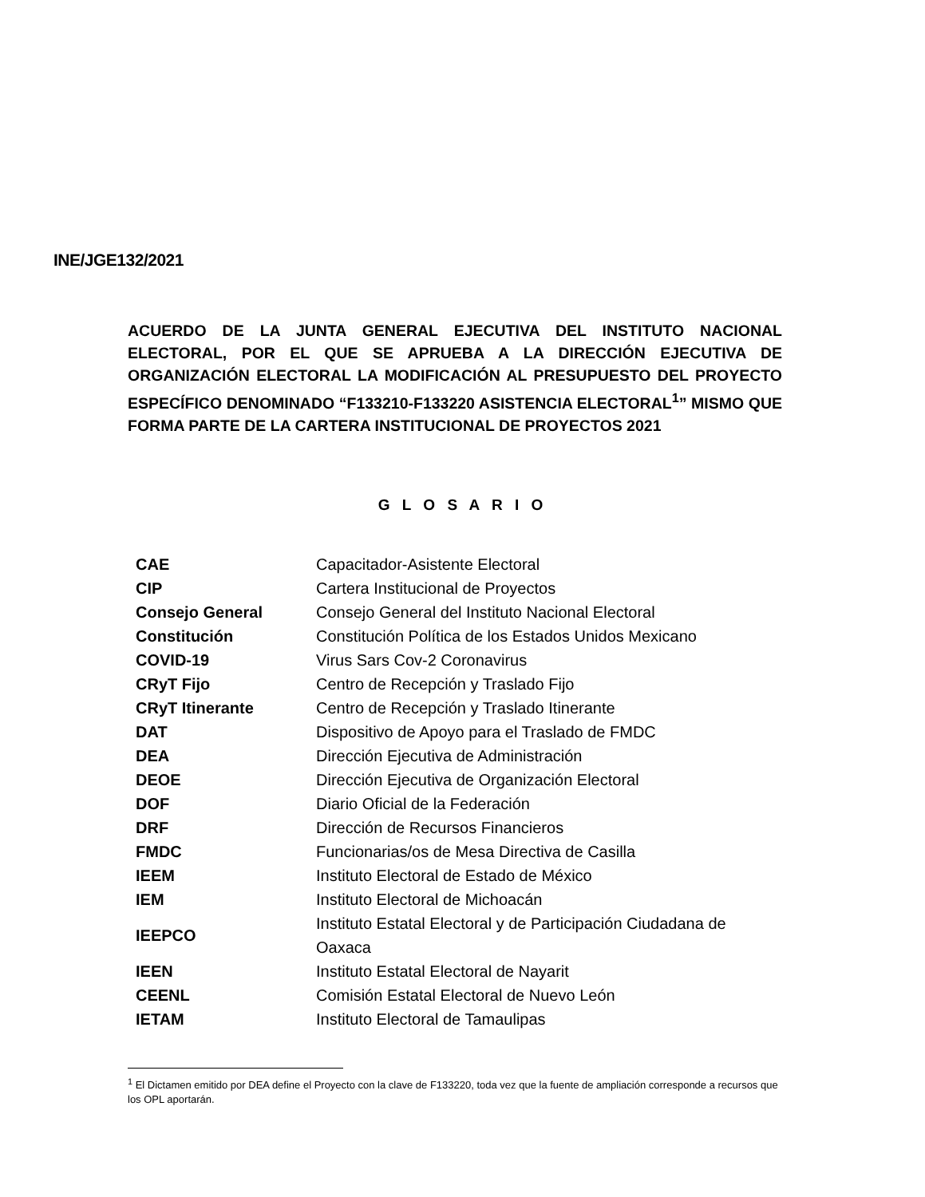INE/JGE132/2021
ACUERDO DE LA JUNTA GENERAL EJECUTIVA DEL INSTITUTO NACIONAL ELECTORAL, POR EL QUE SE APRUEBA A LA DIRECCIÓN EJECUTIVA DE ORGANIZACIÓN ELECTORAL LA MODIFICACIÓN AL PRESUPUESTO DEL PROYECTO ESPECÍFICO DENOMINADO “F133210-F133220 ASISTENCIA ELECTORAL<sup>1</sup>” MISMO QUE FORMA PARTE DE LA CARTERA INSTITUCIONAL DE PROYECTOS 2021
G L O S A R I O
| CAE | Capacitador-Asistente Electoral |
| CIP | Cartera Institucional de Proyectos |
| Consejo General | Consejo General del Instituto Nacional Electoral |
| Constitución | Constitución Política de los Estados Unidos Mexicano |
| COVID-19 | Virus Sars Cov-2 Coronavirus |
| CRyT Fijo | Centro de Recepción y Traslado Fijo |
| CRyT Itinerante | Centro de Recepción y Traslado Itinerante |
| DAT | Dispositivo de Apoyo para el Traslado de FMDC |
| DEA | Dirección Ejecutiva de Administración |
| DEOE | Dirección Ejecutiva de Organización Electoral |
| DOF | Diario Oficial de la Federación |
| DRF | Dirección de Recursos Financieros |
| FMDC | Funcionarias/os de Mesa Directiva de Casilla |
| IEEM | Instituto Electoral de Estado de México |
| IEM | Instituto Electoral de Michoacán |
| IEEPCO | Instituto Estatal Electoral y de Participación Ciudadana de Oaxaca |
| IEEN | Instituto Estatal Electoral de Nayarit |
| CEENL | Comisión Estatal Electoral de Nuevo León |
| IETAM | Instituto Electoral de Tamaulipas |
<sup>1</sup> El Dictamen emitido por DEA define el Proyecto con la clave de F133220, toda vez que la fuente de ampliación corresponde a recursos que los OPL aportarán.